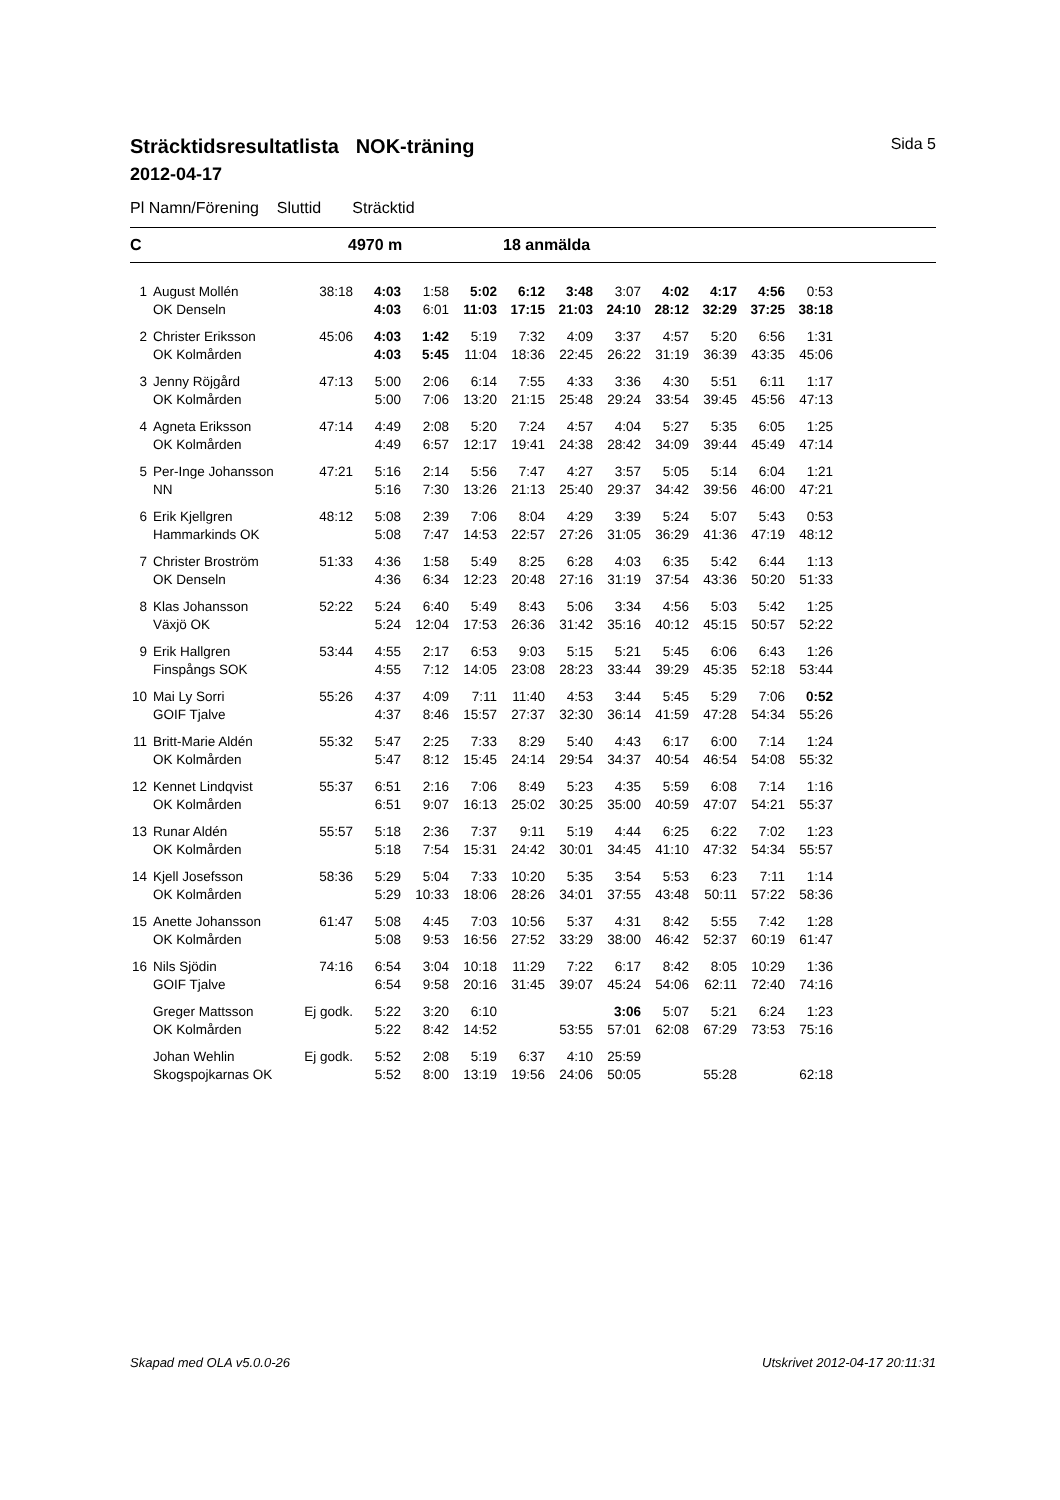Sträcktidsresultatlista NOK-träning Sida 5
2012-04-17
Pl Namn/Förening Sluttid Sträcktid
C 4970 m 18 anmälda
| 1 | August Mollén | 38:18 | 4:03 | 1:58 | 5:02 | 6:12 | 3:48 | 3:07 | 4:02 | 4:17 | 4:56 | 0:53 |
| | OK Denseln | | 4:03 | 6:01 | 11:03 | 17:15 | 21:03 | 24:10 | 28:12 | 32:29 | 37:25 | 38:18 |
| 2 | Christer Eriksson | 45:06 | 4:03 | 1:42 | 5:19 | 7:32 | 4:09 | 3:37 | 4:57 | 5:20 | 6:56 | 1:31 |
| | OK Kolmården | | 4:03 | 5:45 | 11:04 | 18:36 | 22:45 | 26:22 | 31:19 | 36:39 | 43:35 | 45:06 |
| 3 | Jenny Röjgård | 47:13 | 5:00 | 2:06 | 6:14 | 7:55 | 4:33 | 3:36 | 4:30 | 5:51 | 6:11 | 1:17 |
| | OK Kolmården | | 5:00 | 7:06 | 13:20 | 21:15 | 25:48 | 29:24 | 33:54 | 39:45 | 45:56 | 47:13 |
| 4 | Agneta Eriksson | 47:14 | 4:49 | 2:08 | 5:20 | 7:24 | 4:57 | 4:04 | 5:27 | 5:35 | 6:05 | 1:25 |
| | OK Kolmården | | 4:49 | 6:57 | 12:17 | 19:41 | 24:38 | 28:42 | 34:09 | 39:44 | 45:49 | 47:14 |
| 5 | Per-Inge Johansson | 47:21 | 5:16 | 2:14 | 5:56 | 7:47 | 4:27 | 3:57 | 5:05 | 5:14 | 6:04 | 1:21 |
| | NN | | 5:16 | 7:30 | 13:26 | 21:13 | 25:40 | 29:37 | 34:42 | 39:56 | 46:00 | 47:21 |
| 6 | Erik Kjellgren | 48:12 | 5:08 | 2:39 | 7:06 | 8:04 | 4:29 | 3:39 | 5:24 | 5:07 | 5:43 | 0:53 |
| | Hammarkinds OK | | 5:08 | 7:47 | 14:53 | 22:57 | 27:26 | 31:05 | 36:29 | 41:36 | 47:19 | 48:12 |
| 7 | Christer Broström | 51:33 | 4:36 | 1:58 | 5:49 | 8:25 | 6:28 | 4:03 | 6:35 | 5:42 | 6:44 | 1:13 |
| | OK Denseln | | 4:36 | 6:34 | 12:23 | 20:48 | 27:16 | 31:19 | 37:54 | 43:36 | 50:20 | 51:33 |
| 8 | Klas Johansson | 52:22 | 5:24 | 6:40 | 5:49 | 8:43 | 5:06 | 3:34 | 4:56 | 5:03 | 5:42 | 1:25 |
| | Växjö OK | | 5:24 | 12:04 | 17:53 | 26:36 | 31:42 | 35:16 | 40:12 | 45:15 | 50:57 | 52:22 |
| 9 | Erik Hallgren | 53:44 | 4:55 | 2:17 | 6:53 | 9:03 | 5:15 | 5:21 | 5:45 | 6:06 | 6:43 | 1:26 |
| | Finspångs SOK | | 4:55 | 7:12 | 14:05 | 23:08 | 28:23 | 33:44 | 39:29 | 45:35 | 52:18 | 53:44 |
| 10 | Mai Ly Sorri | 55:26 | 4:37 | 4:09 | 7:11 | 11:40 | 4:53 | 3:44 | 5:45 | 5:29 | 7:06 | 0:52 |
| | GOIF Tjalve | | 4:37 | 8:46 | 15:57 | 27:37 | 32:30 | 36:14 | 41:59 | 47:28 | 54:34 | 55:26 |
| 11 | Britt-Marie Aldén | 55:32 | 5:47 | 2:25 | 7:33 | 8:29 | 5:40 | 4:43 | 6:17 | 6:00 | 7:14 | 1:24 |
| | OK Kolmården | | 5:47 | 8:12 | 15:45 | 24:14 | 29:54 | 34:37 | 40:54 | 46:54 | 54:08 | 55:32 |
| 12 | Kennet Lindqvist | 55:37 | 6:51 | 2:16 | 7:06 | 8:49 | 5:23 | 4:35 | 5:59 | 6:08 | 7:14 | 1:16 |
| | OK Kolmården | | 6:51 | 9:07 | 16:13 | 25:02 | 30:25 | 35:00 | 40:59 | 47:07 | 54:21 | 55:37 |
| 13 | Runar Aldén | 55:57 | 5:18 | 2:36 | 7:37 | 9:11 | 5:19 | 4:44 | 6:25 | 6:22 | 7:02 | 1:23 |
| | OK Kolmården | | 5:18 | 7:54 | 15:31 | 24:42 | 30:01 | 34:45 | 41:10 | 47:32 | 54:34 | 55:57 |
| 14 | Kjell Josefsson | 58:36 | 5:29 | 5:04 | 7:33 | 10:20 | 5:35 | 3:54 | 5:53 | 6:23 | 7:11 | 1:14 |
| | OK Kolmården | | 5:29 | 10:33 | 18:06 | 28:26 | 34:01 | 37:55 | 43:48 | 50:11 | 57:22 | 58:36 |
| 15 | Anette Johansson | 61:47 | 5:08 | 4:45 | 7:03 | 10:56 | 5:37 | 4:31 | 8:42 | 5:55 | 7:42 | 1:28 |
| | OK Kolmården | | 5:08 | 9:53 | 16:56 | 27:52 | 33:29 | 38:00 | 46:42 | 52:37 | 60:19 | 61:47 |
| 16 | Nils Sjödin | 74:16 | 6:54 | 3:04 | 10:18 | 11:29 | 7:22 | 6:17 | 8:42 | 8:05 | 10:29 | 1:36 |
| | GOIF Tjalve | | 6:54 | 9:58 | 20:16 | 31:45 | 39:07 | 45:24 | 54:06 | 62:11 | 72:40 | 74:16 |
| | Greger Mattsson | Ej godk. | 5:22 | 3:20 | 6:10 | | | 3:06 | 5:07 | 5:21 | 6:24 | 1:23 |
| | OK Kolmården | | 5:22 | 8:42 | 14:52 | | 53:55 | 57:01 | 62:08 | 67:29 | 73:53 | 75:16 |
| | Johan Wehlin | Ej godk. | 5:52 | 2:08 | 5:19 | 6:37 | 4:10 | 25:59 | | | | |
| | Skogspojkarnas OK | | 5:52 | 8:00 | 13:19 | 19:56 | 24:06 | 50:05 | | 55:28 | | 62:18 |
Skapad med OLA v5.0.0-26 Utskrivet 2012-04-17 20:11:31